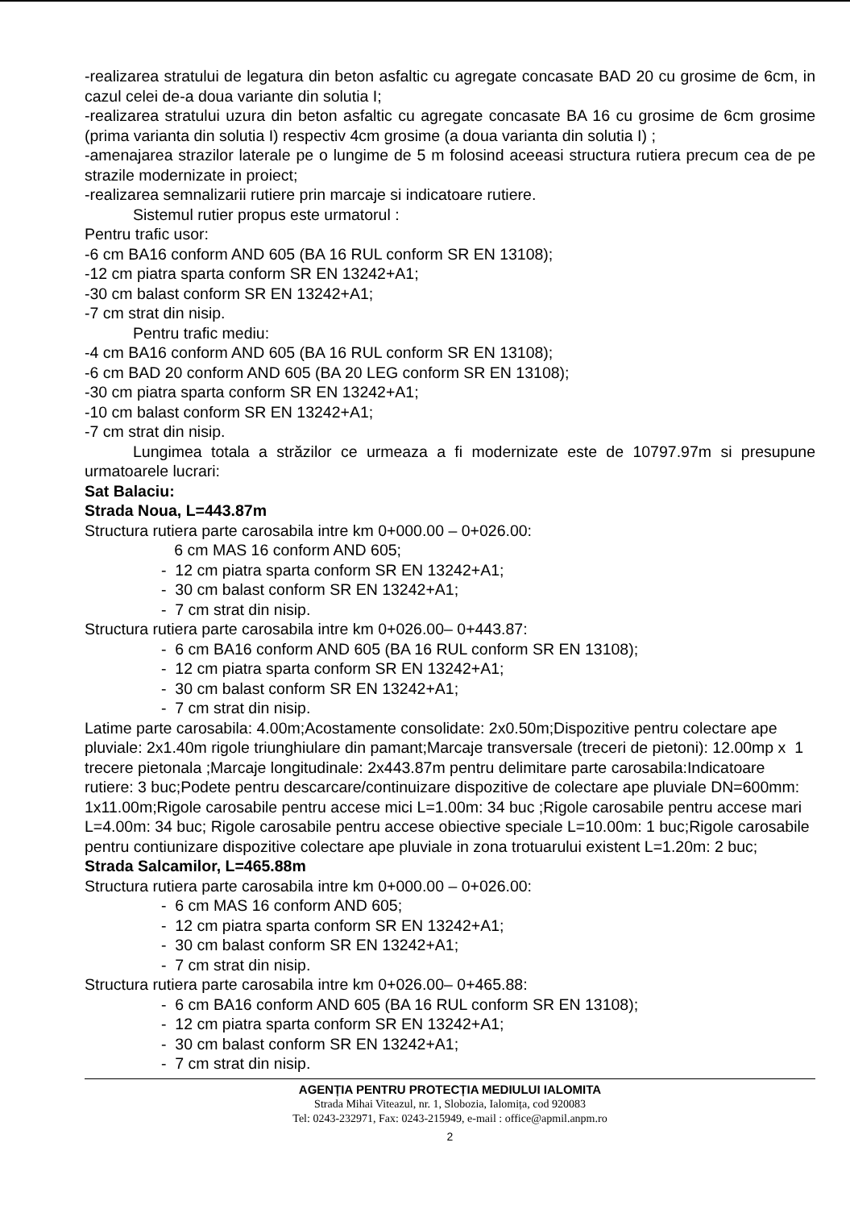-realizarea stratului de legatura din beton asfaltic cu agregate concasate BAD 20 cu grosime de 6cm, in cazul celei de-a doua variante din solutia I;
-realizarea stratului uzura din beton asfaltic cu agregate concasate BA 16 cu grosime de 6cm grosime (prima varianta din solutia I) respectiv 4cm grosime (a doua varianta din solutia I) ;
-amenajarea strazilor laterale pe o lungime de 5 m folosind aceeasi structura rutiera precum cea de pe strazile modernizate in proiect;
-realizarea semnalizarii rutiere prin marcaje si indicatoare rutiere.
Sistemul rutier propus este urmatorul :
Pentru trafic usor:
-6 cm BA16 conform AND 605 (BA 16 RUL conform SR EN 13108);
-12 cm piatra sparta conform SR EN 13242+A1;
-30 cm balast conform SR EN 13242+A1;
-7 cm strat din nisip.
Pentru trafic mediu:
-4 cm BA16 conform AND 605 (BA 16 RUL conform SR EN 13108);
-6 cm BAD 20 conform AND 605 (BA 20 LEG conform SR EN 13108);
-30 cm piatra sparta conform SR EN 13242+A1;
-10 cm balast conform SR EN 13242+A1;
-7 cm strat din nisip.
Lungimea totala a străzilor ce urmeaza a fi modernizate este de 10797.97m si presupune urmatoarele lucrari:
Sat Balaciu:
Strada Noua, L=443.87m
Structura rutiera parte carosabila intre km 0+000.00 – 0+026.00:
6 cm MAS 16 conform AND 605;
- 12 cm piatra sparta conform SR EN 13242+A1;
- 30 cm balast conform SR EN 13242+A1;
- 7 cm strat din nisip.
Structura rutiera parte carosabila intre km 0+026.00– 0+443.87:
- 6 cm BA16 conform AND 605 (BA 16 RUL conform SR EN 13108);
- 12 cm piatra sparta conform SR EN 13242+A1;
- 30 cm balast conform SR EN 13242+A1;
- 7 cm strat din nisip.
Latime parte carosabila: 4.00m;Acostamente consolidate: 2x0.50m;Dispozitive pentru colectare ape pluviale: 2x1.40m rigole triunghiulare din pamant;Marcaje transversale (treceri de pietoni): 12.00mp x 1 trecere pietonala ;Marcaje longitudinale: 2x443.87m pentru delimitare parte carosabila:Indicatoare rutiere: 3 buc;Podete pentru descarcare/continuizare dispozitive de colectare ape pluviale DN=600mm: 1x11.00m;Rigole carosabile pentru accese mici L=1.00m: 34 buc ;Rigole carosabile pentru accese mari L=4.00m: 34 buc; Rigole carosabile pentru accese obiective speciale L=10.00m: 1 buc;Rigole carosabile pentru contiunizare dispozitive colectare ape pluviale in zona trotuarului existent L=1.20m: 2 buc;
Strada Salcamilor, L=465.88m
Structura rutiera parte carosabila intre km 0+000.00 – 0+026.00:
- 6 cm MAS 16 conform AND 605;
- 12 cm piatra sparta conform SR EN 13242+A1;
- 30 cm balast conform SR EN 13242+A1;
- 7 cm strat din nisip.
Structura rutiera parte carosabila intre km 0+026.00– 0+465.88:
- 6 cm BA16 conform AND 605 (BA 16 RUL conform SR EN 13108);
- 12 cm piatra sparta conform SR EN 13242+A1;
- 30 cm balast conform SR EN 13242+A1;
- 7 cm strat din nisip.
AGENȚIA PENTRU PROTECȚIA MEDIULUI IALOMITA
Strada Mihai Viteazul, nr. 1, Slobozia, Ialomița, cod 920083
Tel: 0243-232971, Fax: 0243-215949, e-mail : office@apmil.anpm.ro
2